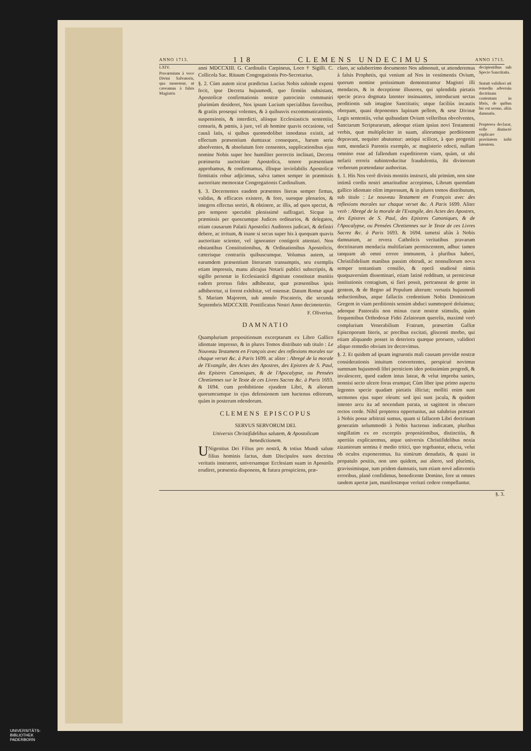ANNO 1713. 118 CLEMENS UNDECIMUS ANNO 1713.
LXIV.
Procœmium à voce Divini Salvatoris, qua monemur, ut caveamus à falsis Magistris
anni MDCCXIII. G. Cardinalis Carpineus, Loco † Sigilli. C. Collicola Sac. Rituum Congregationis Pro-Secretarius.
§. 2. Cùm autem sicut prædictus Lucius Nobis subinde exponi fecit, ipse Decreta hujusmodi, quo firmiùs subsistant, Apostolicæ confirmationis nostræ patrocinio communiri plurimùm desideret, Nos ipsum Lucium specialibus favoribus, & gratiis prosequi volentes, & à quibusvis excommunicationis, suspensionis, & interdicti, aliisque Ecclesiasticis sententiis, censuris, & pœnis, à jure, vel ab homine quavis occasione, vel causâ latis, si quibus quomodolibet innodatus existit, ad effectum præsentium dumtaxat consequen., harum serie absolventes, & absolutum fore censentes, supplicationibus ejus nomine Nobis super hoc humiliter porrectis inclinati, Decreta præinserta auctoritate Apostolica, tenore præsentium approbamus, & confirmamus, illisque inviolabilis Apostolicæ firmitatis robur adjicimus, salva tamen semper in præmissis auctoritate memoratæ Congregationis Cardinalium.
§. 3. Decernentes easdem præsentes literas semper firmas, validas, & efficaces existere, & fore, suosque plenarios, & integros effectus sortiri, & obtinere, ac illis, ad quos spectat, & pro tempore spectabit plenissimè suffragari. Sicque in præmissis per quoscumque Judices ordinarios, & delegatos, etiam causarum Palatii Apostolici Auditores judicari, & definiri debere, ac irritum, & inane si secus super his à quoquam quavis auctoritate scienter, vel ignoranter contigerit attentari. Non obstantibus Constitutionibus, & Ordinationibus Apostolicis, cæterisque contrariis quibuscumque. Volumus autem, ut earumdem præsentium literarum transumptis, seu exemplis etiam impressis, manu alicujus Notarii publici subscriptis, & sigillo personæ in Ecclesiasticâ dignitate constitutæ munitis eadem prorsus fides adhibeatur, quæ præsentibus ipsis adhiberetur, si forent exhibitæ, vel ostensæ. Datum Romæ apud S. Mariam Majorem, sub annulo Piscatoris, die secunda Septembris MDCCXIII. Pontificatus Nostri Anno decimotertio.
F. Oliverius.
DAMNATIO
Quamplurium propositionum excerptarum ex Libro Gallico idiomate impresso, & in plures Tomos distributo sub titulo : Le Nouveau Testament en François avec des reflexions morales sur chaque verset &c. à Paris 1699. ac aliter : Abregé de la morale de l'Evangile, des Actes des Apostres, des Epistres de S. Paul, des Epistres Canoniques, & de l'Apocalypse, ou Pensées Chretiennes sur le Texte de ces Livres Sacrez &c. à Paris 1693. & 1694. cum prohibitione ejusdem Libri, & aliorum quorumcumque in ejus defensionem tam hactenus editorum, quàm in posterum edendorum.
CLEMENS EPISCOPUS
SERVUS SERVORUM DEI.
Universis Christifidelibus salutem, & Apostolicam benedictionem.
UNigenitus Dei Filius pro nostrâ, & totius Mundi salute filius hominis factus, dum Discipulos suos doctrina veritatis instrueret, universamque Ecclesiam suam in Apostolis erudiret, præsentia disponens, & futura prospiciens, præ-
claro, ac saluberrimo documento Nos admonuit, ut attenderemus à falsis Prophetis, qui veniunt ad Nos in vestimentis Ovium, quorum nomine potissimum demonstrantur Magistri illi mendaces, & in deceptione illusores, qui splendida pietatis specie prava dogmata latenter insinuantes, introducunt sectas perditionis sub imagine Sanctitatis; utque faciliùs incautis obrepant, quasi deponentes lupinam pellem, & sese Divinæ Legis sententiis, velut quibusdam Ovium velleribus obvolventes, Sanctarum Scripturarum, adeoque etiam ipsius novi Testamenti verbis, quæ multipliciter in suam, aliorumque perditionem depravant, nequiter abutuntur: antiqui scilicet, à quo progeniti sunt, mendacii Parentis exemplo, ac magisterio edocti, nullam omnino esse ad fallendum expeditiorem viam, quàm, ut ubi nefarii erroris subintroducitur fraudulentia, ibi divinorum verborum prætendatur authoritas.
§. 1. His Nos verè divinis monitis instructi, ubi primùm, non sine intimâ cordis nostri amaritudine accepimus, Librum quemdam gallico idiomate olim impressum, & in plures tomos distributum, sub titulo : Le nouveau Testament en François avec des reflexions morales sur chaque verset &c. A Paris 1699. Aliter verò : Abregé de la morale de l'Evangile, des Actes des Apostres, des Epistres de S. Paul, des Epistres Canoniques, & de l'Apocalypse, ou Pensées Chretiennes sur le Texte de ces Livres Sacrez &c. à Paris 1693. & 1694. tametsi aliàs à Nobis damnatum, ac revera Catholicis veritatibus pravarum doctrinarum mendacia multifariam permiscentem, adhuc tamen tanquam ab omni errore immunem, à pluribus haberi, Christifidelium manibus passim obtrudi, ac nonnullorum nova semper tentantium consilio, & operâ studiosè nimis quaquaversùm disseminari, etiam latinè redditum, ut perniciosæ institutionis contagium, si fieri possit, pertranseat de gente in gentem, & de Regno ad Populum alterum: versutis hujusmodi seductionibus, atque fallaciis credentium Nobis Dominicum Gregem in viam perditionis sensim abduci summoperè doluimus; adeoque Pastoralis non minus curæ nostræ stimulis, quàm frequentibus Orthodoxæ Fidei Zelatorum querelis, maximè verò complurium Venerabilium Fratrum, præsertim Galliæ Episcoporum literis, ac precibus excitati, gliscenti morbo, qui etiam aliquando posset in deteriora quæque proruere, validiori aliquo remedio obviam ire decrevimus.
§. 2. Et quidem ad ipsam ingruentis mali causam providæ nostræ considerationis intuitum convertentes, perspicuè novimus summam hujusmodi libri perniciem ideo potissimùm progredi, & invalescere, quod eadem intus lateat, & velut improba sanies, nonnisi secto ulcere foras erumpat; Cùm liber ipse primo aspectu legentes specie quadam pietatis illiciat; molliti enim sunt sermones ejus super oleum: sed ipsi sunt jacula, & quidem intento arcu ita ad nocendum parata, ut sagittent in obscuro rectos corde. Nihil propterea opportunius, aut salubrius præstari à Nobis posse arbitrati sumus, quam si fallacem Libri doctrinam generatim solummodò à Nobis hactenus indicatam, pluribus singillatim ex eo excerptis propositionibus, distinctiùs, & apertiùs explicaremus, atque universis Christifidelibus noxia zizaniorum semina è medio tritici, quo tegebantur, educta, velut ob oculos exponeremus. Ita nimirum denudatis, & quasi in propatulo positis, non uno quidem, aut altero, sed plurimis, gravissimisque, tum pridem damnatis, tum etiam novè adinventis erroribus, planè confidimus, benedicente Domino, fore ut omnes tandem apertæ jam, manifestæque veritati cedere compellantur.
decipientibus sub Specie Sanctitatis.
Statuit validiori uti remedio adversùs doctrinam contentam in libris, de quibus hic est sermo, aliàs damnatis.
Propterea declarat, velle distinctè explicare pravitatem inibi latentem.
§. 3.
UNIVERSITÄTS-
BIBLIOTHEK
PADERBORN